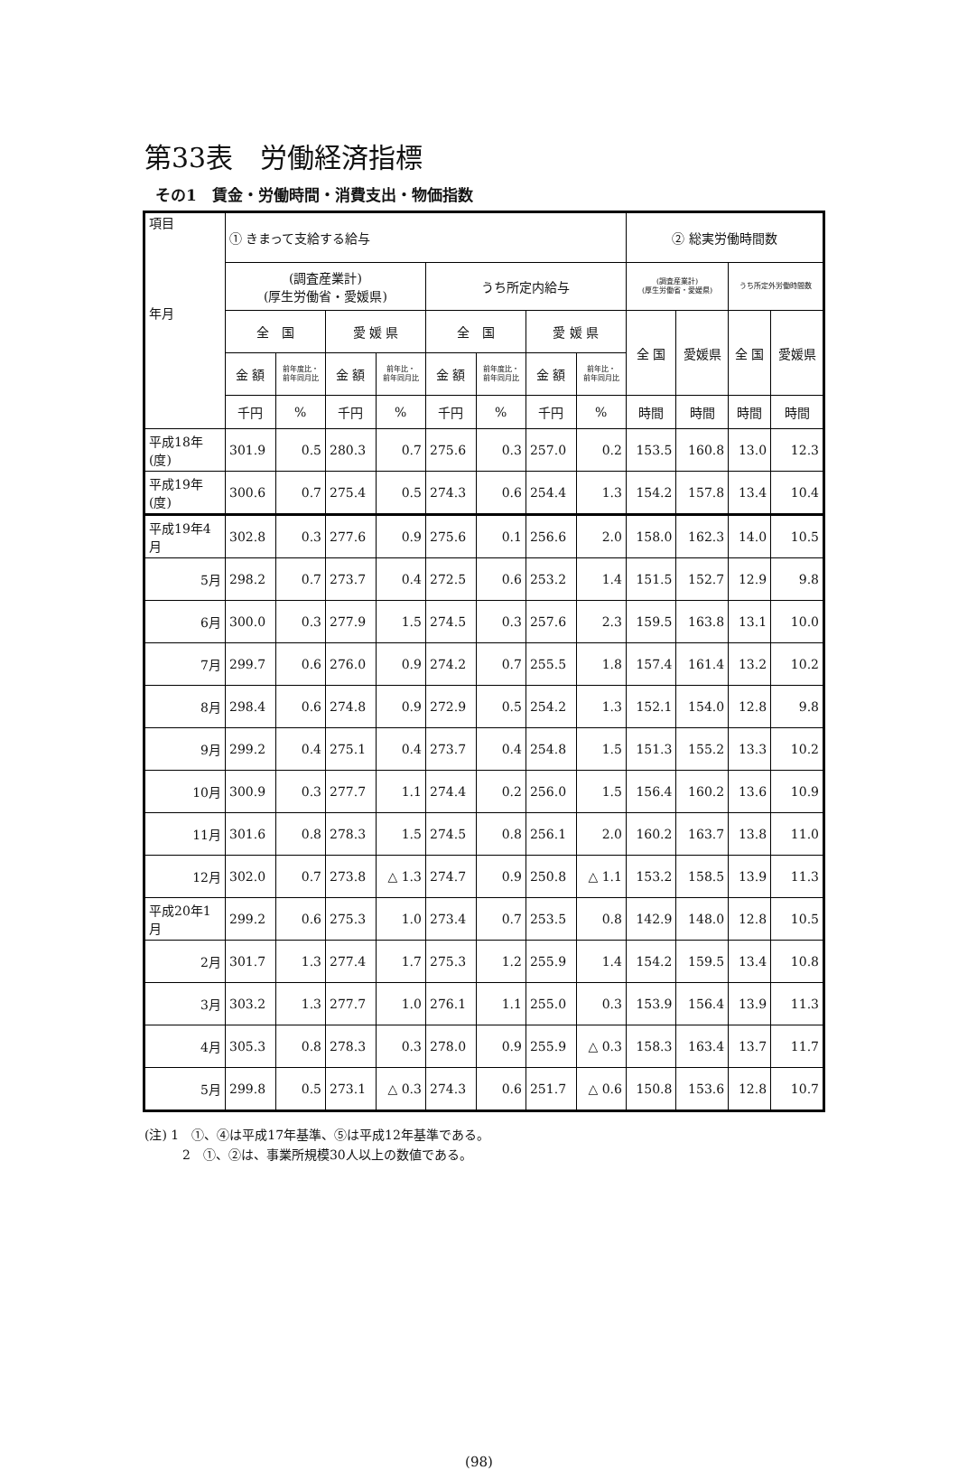第33表　労働経済指標
その1　賃金・労働時間・消費支出・物価指数
| 項目 年月 | ① きまって支給する給与 | | | | | | | | ② 総実労働時間数 | | | |
| --- | --- | --- | --- | --- | --- | --- | --- | --- | --- | --- | --- | --- |
| | (調査産業計) (厚生労働省・愛媛県) | | | | うち所定内給与 | | | | (調査産業計) (厚生労働省・愛媛県) | | うち所定外労働時間数 | |
| | 全 国 | | 愛 媛 県 | | 全 国 | | 愛 媛 県 | | 全 国 | 愛媛県 | 全 国 | 愛媛県 |
| | 金 額 | 前年度比・ 前年同月比 | 金 額 | 前年比・ 前年同月比 | 金 額 | 前年度比・ 前年同月比 | 金 額 | 前年比・ 前年同月比 | | | | |
| | 千円 | % | 千円 | % | 千円 | % | 千円 | % | 時間 | 時間 | 時間 | 時間 |
| 平成18年(度) | 301.9 | 0.5 | 280.3 | 0.7 | 275.6 | 0.3 | 257.0 | 0.2 | 153.5 | 160.8 | 13.0 | 12.3 |
| 平成19年(度) | 300.6 | 0.7 | 275.4 | 0.5 | 274.3 | 0.6 | 254.4 | 1.3 | 154.2 | 157.8 | 13.4 | 10.4 |
| 平成19年4月 | 302.8 | 0.3 | 277.6 | 0.9 | 275.6 | 0.1 | 256.6 | 2.0 | 158.0 | 162.3 | 14.0 | 10.5 |
| 5月 | 298.2 | 0.7 | 273.7 | 0.4 | 272.5 | 0.6 | 253.2 | 1.4 | 151.5 | 152.7 | 12.9 | 9.8 |
| 6月 | 300.0 | 0.3 | 277.9 | 1.5 | 274.5 | 0.3 | 257.6 | 2.3 | 159.5 | 163.8 | 13.1 | 10.0 |
| 7月 | 299.7 | 0.6 | 276.0 | 0.9 | 274.2 | 0.7 | 255.5 | 1.8 | 157.4 | 161.4 | 13.2 | 10.2 |
| 8月 | 298.4 | 0.6 | 274.8 | 0.9 | 272.9 | 0.5 | 254.2 | 1.3 | 152.1 | 154.0 | 12.8 | 9.8 |
| 9月 | 299.2 | 0.4 | 275.1 | 0.4 | 273.7 | 0.4 | 254.8 | 1.5 | 151.3 | 155.2 | 13.3 | 10.2 |
| 10月 | 300.9 | 0.3 | 277.7 | 1.1 | 274.4 | 0.2 | 256.0 | 1.5 | 156.4 | 160.2 | 13.6 | 10.9 |
| 11月 | 301.6 | 0.8 | 278.3 | 1.5 | 274.5 | 0.8 | 256.1 | 2.0 | 160.2 | 163.7 | 13.8 | 11.0 |
| 12月 | 302.0 | 0.7 | 273.8 | △ 1.3 | 274.7 | 0.9 | 250.8 | △ 1.1 | 153.2 | 158.5 | 13.9 | 11.3 |
| 平成20年1月 | 299.2 | 0.6 | 275.3 | 1.0 | 273.4 | 0.7 | 253.5 | 0.8 | 142.9 | 148.0 | 12.8 | 10.5 |
| 2月 | 301.7 | 1.3 | 277.4 | 1.7 | 275.3 | 1.2 | 255.9 | 1.4 | 154.2 | 159.5 | 13.4 | 10.8 |
| 3月 | 303.2 | 1.3 | 277.7 | 1.0 | 276.1 | 1.1 | 255.0 | 0.3 | 153.9 | 156.4 | 13.9 | 11.3 |
| 4月 | 305.3 | 0.8 | 278.3 | 0.3 | 278.0 | 0.9 | 255.9 | △ 0.3 | 158.3 | 163.4 | 13.7 | 11.7 |
| 5月 | 299.8 | 0.5 | 273.1 | △ 0.3 | 274.3 | 0.6 | 251.7 | △ 0.6 | 150.8 | 153.6 | 12.8 | 10.7 |
(注) 1　①、④は平成17年基準、⑤は平成12年基準である。
　　　2　①、②は、事業所規模30人以上の数値である。
(98)